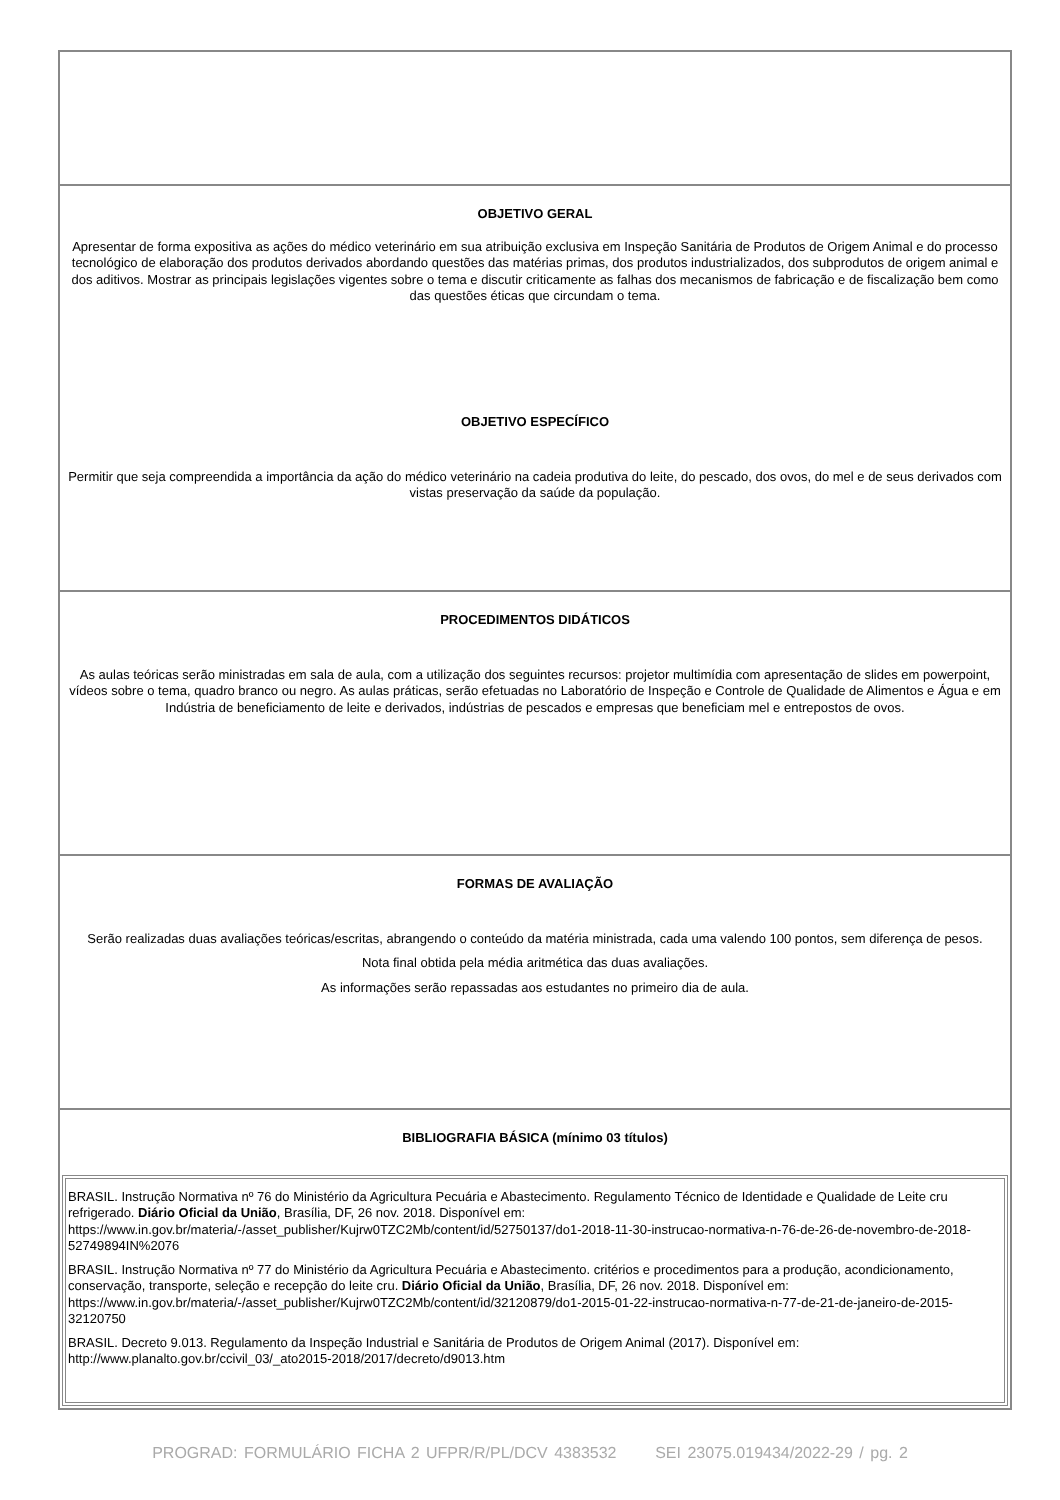| OBJETIVO GERAL Apresentar de forma expositiva as ações do médico veterinário em sua atribuição exclusiva em Inspeção Sanitária de Produtos de Origem Animal e do processo tecnológico de elaboração dos produtos derivados abordando questões das matérias primas, dos produtos industrializados, dos subprodutos de origem animal e dos aditivos. Mostrar as principais legislações vigentes sobre o tema e discutir criticamente as falhas dos mecanismos de fabricação e de fiscalização bem como das questões éticas que circundam o tema. OBJETIVO ESPECÍFICO Permitir que seja compreendida a importância da ação do médico veterinário na cadeia produtiva do leite, do pescado, dos ovos, do mel e de seus derivados com vistas preservação da saúde da população. |
| PROCEDIMENTOS DIDÁTICOS As aulas teóricas serão ministradas em sala de aula, com a utilização dos seguintes recursos: projetor multimídia com apresentação de slides em powerpoint, vídeos sobre o tema, quadro branco ou negro. As aulas práticas, serão efetuadas no Laboratório de Inspeção e Controle de Qualidade de Alimentos e Água e em Indústria de beneficiamento de leite e derivados, indústrias de pescados e empresas que beneficiam mel e entrepostos de ovos. |
| FORMAS DE AVALIAÇÃO Serão realizadas duas avaliações teóricas/escritas, abrangendo o conteúdo da matéria ministrada, cada uma valendo 100 pontos, sem diferença de pesos. Nota final obtida pela média aritmética das duas avaliações. As informações serão repassadas aos estudantes no primeiro dia de aula. |
| BIBLIOGRAFIA BÁSICA (mínimo 03 títulos) / BRASIL. Instrução Normativa nº 76 do Ministério da Agricultura Pecuária e Abastecimento. Regulamento Técnico de Identidade e Qualidade de Leite cru refrigerado. Diário Oficial da União , Brasília, DF, 26 nov. 2018. Disponível em: https://www.in.gov.br/materia/-/asset_publisher/Kujrw0TZC2Mb/content/id/52750137/do1-2018-11-30-instrucao-normativa-n-76-de-26-de-novembro-de-2018-52749894IN%2076 BRASIL. Instrução Normativa nº 77 do Ministério da Agricultura Pecuária e Abastecimento. critérios e procedimentos para a produção, acondicionamento, conservação, transporte, seleção e recepção do leite cru. Diário Oficial da União , Brasília, DF, 26 nov. 2018. Disponível em: https://www.in.gov.br/materia/-/asset_publisher/Kujrw0TZC2Mb/content/id/32120879/do1-2015-01-22-instrucao-normativa-n-77-de-21-de-janeiro-de-2015-32120750 BRASIL. Decreto 9.013. Regulamento da Inspeção Industrial e Sanitária de Produtos de Origem Animal (2017). Disponível em: http://www.planalto.gov.br/ccivil_03/_ato2015-2018/2017/decreto/d9013.htm / |
PROGRAD: FORMULÁRIO FICHA 2 UFPR/R/PL/DCV 4383532 SEI 23075.019434/2022-29 / pg. 2